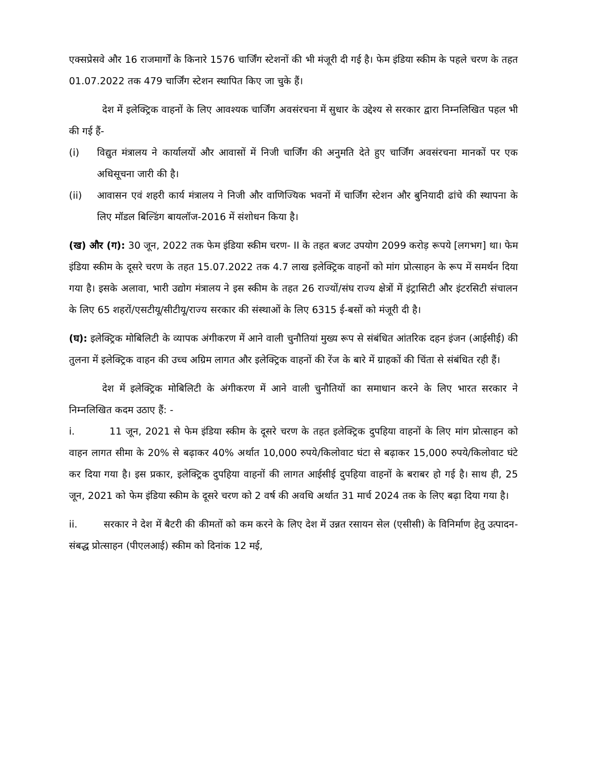एक्सप्रेसवे और 16 राजमार्गों के किनारे 1576 चार्जिंग स्टेशनों की भी मंजूरी दी गई है। फेम इंडिया स्कीम के पहले चरण के तहत 01.07.2022 तक 479 चार्जिंग स्टेशन स्थापित किए जा चुके हैं।
देश में इलेक्ट्रिक वाहनों के लिए आवश्यक चार्जिंग अवसंरचना में सुधार के उद्देश्य से सरकार द्वारा निम्नलिखित पहल भी की गई हैं-
(i) विद्युत मंत्रालय ने कार्यालयों और आवासों में निजी चार्जिंग की अनुमति देते हुए चार्जिंग अवसंरचना मानकों पर एक अधिसूचना जारी की है।
(ii) आवासन एवं शहरी कार्य मंत्रालय ने निजी और वाणिज्यिक भवनों में चार्जिंग स्टेशन और बुनियादी ढांचे की स्थापना के लिए मॉडल बिल्डिंग बायलॉज-2016 में संशोधन किया है।
(ख) और (ग): 30 जून, 2022 तक फेम इंडिया स्कीम चरण- II के तहत बजट उपयोग 2099 करोड़ रूपये [लगभग] था। फेम इंडिया स्कीम के दूसरे चरण के तहत 15.07.2022 तक 4.7 लाख इलेक्ट्रिक वाहनों को मांग प्रोत्साहन के रूप में समर्थन दिया गया है। इसके अलावा, भारी उद्योग मंत्रालय ने इस स्कीम के तहत 26 राज्यों/संघ राज्य क्षेत्रों में इंट्रासिटी और इंटरसिटी संचालन के लिए 65 शहरों/एसटीयू/सीटीयू/राज्य सरकार की संस्थाओं के लिए 6315 ई-बसों को मंजूरी दी है।
(घ): इलेक्ट्रिक मोबिलिटी के व्यापक अंगीकरण में आने वाली चुनौतियां मुख्य रूप से संबंधित आंतरिक दहन इंजन (आईसीई) की तुलना में इलेक्ट्रिक वाहन की उच्च अग्रिम लागत और इलेक्ट्रिक वाहनों की रेंज के बारे में ग्राहकों की चिंता से संबंधित रही हैं।
देश में इलेक्ट्रिक मोबिलिटी के अंगीकरण में आने वाली चुनौतियों का समाधान करने के लिए भारत सरकार ने निम्नलिखित कदम उठाए हैं: -
i. 11 जून, 2021 से फेम इंडिया स्कीम के दूसरे चरण के तहत इलेक्ट्रिक दुपहिया वाहनों के लिए मांग प्रोत्साहन को वाहन लागत सीमा के 20% से बढ़ाकर 40% अर्थात 10,000 रुपये/किलोवाट घंटा से बढ़ाकर 15,000 रुपये/किलोवाट घंटे कर दिया गया है। इस प्रकार, इलेक्ट्रिक दुपहिया वाहनों की लागत आईसीई दुपहिया वाहनों के बराबर हो गई है। साथ ही, 25 जून, 2021 को फेम इंडिया स्कीम के दूसरे चरण को 2 वर्ष की अवधि अर्थात 31 मार्च 2024 तक के लिए बढ़ा दिया गया है।
ii. सरकार ने देश में बैटरी की कीमतों को कम करने के लिए देश में उन्नत रसायन सेल (एसीसी) के विनिर्माण हेतु उत्पादन-संबद्ध प्रोत्साहन (पीएलआई) स्कीम को दिनांक 12 मई,